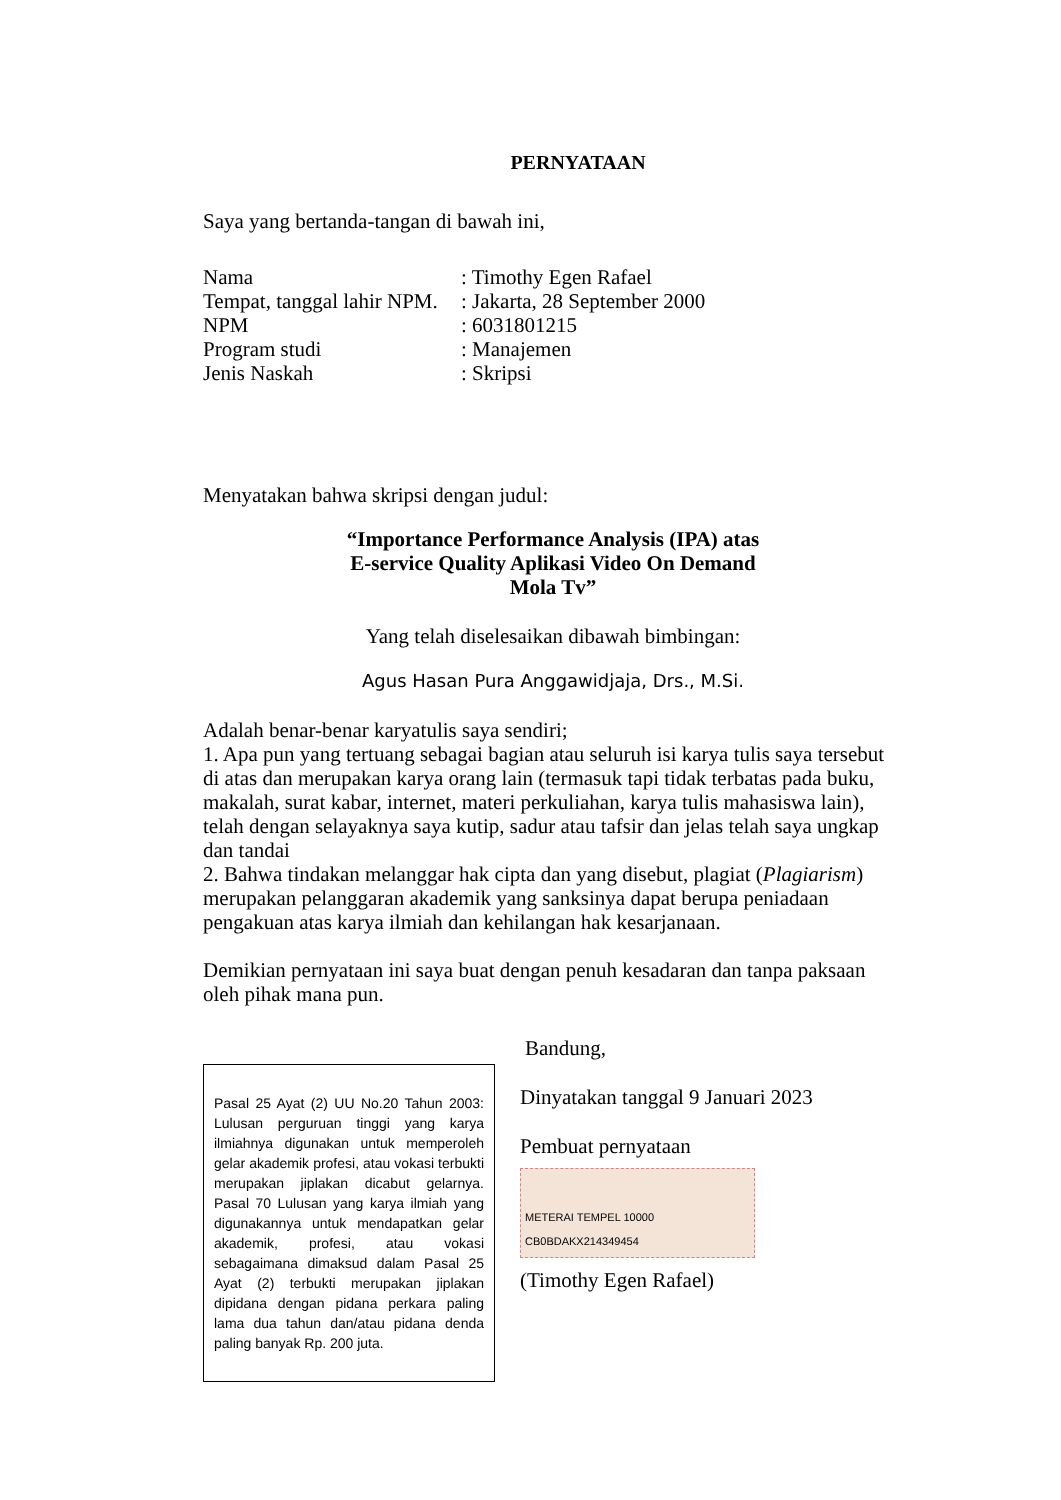PERNYATAAN
Saya yang bertanda-tangan di bawah ini,
| Nama | : Timothy Egen Rafael |
| Tempat, tanggal lahir NPM. | : Jakarta, 28 September 2000 |
| NPM | : 6031801215 |
| Program studi | : Manajemen |
| Jenis Naskah | : Skripsi |
Menyatakan bahwa skripsi dengan judul:
“Importance Performance Analysis (IPA) atas
E-service Quality Aplikasi Video On Demand
Mola Tv”
Yang telah diselesaikan dibawah bimbingan:
Agus Hasan Pura Anggawidjaja, Drs., M.Si.
Adalah benar-benar karyatulis saya sendiri;
1. Apa pun yang tertuang sebagai bagian atau seluruh isi karya tulis saya tersebut di atas dan merupakan karya orang lain (termasuk tapi tidak terbatas pada buku, makalah, surat kabar, internet, materi perkuliahan, karya tulis mahasiswa lain), telah dengan selayaknya saya kutip, sadur atau tafsir dan jelas telah saya ungkap dan tandai
2. Bahwa tindakan melanggar hak cipta dan yang disebut, plagiat (Plagiarism) merupakan pelanggaran akademik yang sanksinya dapat berupa peniadaan pengakuan atas karya ilmiah dan kehilangan hak kesarjanaan.
Demikian pernyataan ini saya buat dengan penuh kesadaran dan tanpa paksaan oleh pihak mana pun.
Pasal 25 Ayat (2) UU No.20 Tahun 2003: Lulusan perguruan tinggi yang karya ilmiahnya digunakan untuk memperoleh gelar akademik profesi, atau vokasi terbukti merupakan jiplakan dicabut gelarnya. Pasal 70 Lulusan yang karya ilmiah yang digunakannya untuk mendapatkan gelar akademik, profesi, atau vokasi sebagaimana dimaksud dalam Pasal 25 Ayat (2) terbukti merupakan jiplakan dipidana dengan pidana perkara paling lama dua tahun dan/atau pidana denda paling banyak Rp. 200 juta.
Bandung,
Dinyatakan tanggal 9 Januari 2023
Pembuat pernyataan
METERAI TEMPEL 10000 CB0BDAKX214349454
(Timothy Egen Rafael)